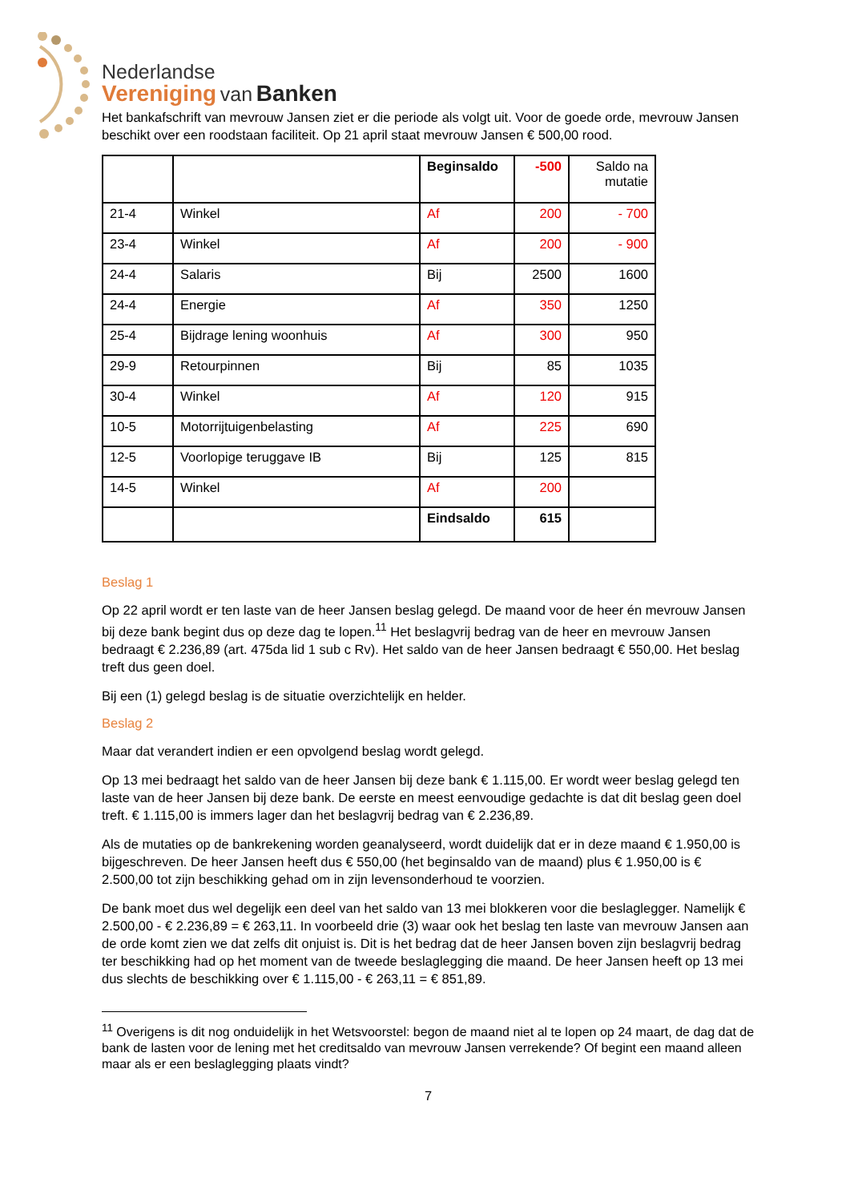Nederlandse
Vereniging van Banken
Het bankafschrift van mevrouw Jansen ziet er die periode als volgt uit. Voor de goede orde, mevrouw Jansen beschikt over een roodstaan faciliteit. Op 21 april staat mevrouw Jansen € 500,00 rood.
| | | Beginsaldo | -500 | Saldo na mutatie |
| 21-4 | Winkel | Af | 200 | - 700 |
| 23-4 | Winkel | Af | 200 | - 900 |
| 24-4 | Salaris | Bij | 2500 | 1600 |
| 24-4 | Energie | Af | 350 | 1250 |
| 25-4 | Bijdrage lening woonhuis | Af | 300 | 950 |
| 29-9 | Retourpinnen | Bij | 85 | 1035 |
| 30-4 | Winkel | Af | 120 | 915 |
| 10-5 | Motorrijtuigenbelasting | Af | 225 | 690 |
| 12-5 | Voorlopige teruggave IB | Bij | 125 | 815 |
| 14-5 | Winkel | Af | 200 | |
| | | Eindsaldo | 615 | |
Beslag 1
Op 22 april wordt er ten laste van de heer Jansen beslag gelegd. De maand voor de heer én mevrouw Jansen bij deze bank begint dus op deze dag te lopen.<sup>11</sup> Het beslagvrij bedrag van de heer en mevrouw Jansen bedraagt € 2.236,89 (art. 475da lid 1 sub c Rv). Het saldo van de heer Jansen bedraagt € 550,00. Het beslag treft dus geen doel.
Bij een (1) gelegd beslag is de situatie overzichtelijk en helder.
Beslag 2
Maar dat verandert indien er een opvolgend beslag wordt gelegd.
Op 13 mei bedraagt het saldo van de heer Jansen bij deze bank € 1.115,00. Er wordt weer beslag gelegd ten laste van de heer Jansen bij deze bank. De eerste en meest eenvoudige gedachte is dat dit beslag geen doel treft. € 1.115,00 is immers lager dan het beslagvrij bedrag van € 2.236,89.
Als de mutaties op de bankrekening worden geanalyseerd, wordt duidelijk dat er in deze maand € 1.950,00 is bijgeschreven. De heer Jansen heeft dus € 550,00 (het beginsaldo van de maand) plus € 1.950,00 is € 2.500,00 tot zijn beschikking gehad om in zijn levensonderhoud te voorzien.
De bank moet dus wel degelijk een deel van het saldo van 13 mei blokkeren voor die beslaglegger. Namelijk € 2.500,00 - € 2.236,89 = € 263,11. In voorbeeld drie (3) waar ook het beslag ten laste van mevrouw Jansen aan de orde komt zien we dat zelfs dit onjuist is. Dit is het bedrag dat de heer Jansen boven zijn beslagvrij bedrag ter beschikking had op het moment van de tweede beslaglegging die maand. De heer Jansen heeft op 13 mei dus slechts de beschikking over € 1.115,00 - € 263,11 = € 851,89.
<sup>11</sup> Overigens is dit nog onduidelijk in het Wetsvoorstel: begon de maand niet al te lopen op 24 maart, de dag dat de bank de lasten voor de lening met het creditsaldo van mevrouw Jansen verrekende? Of begint een maand alleen maar als er een beslaglegging plaats vindt?
7